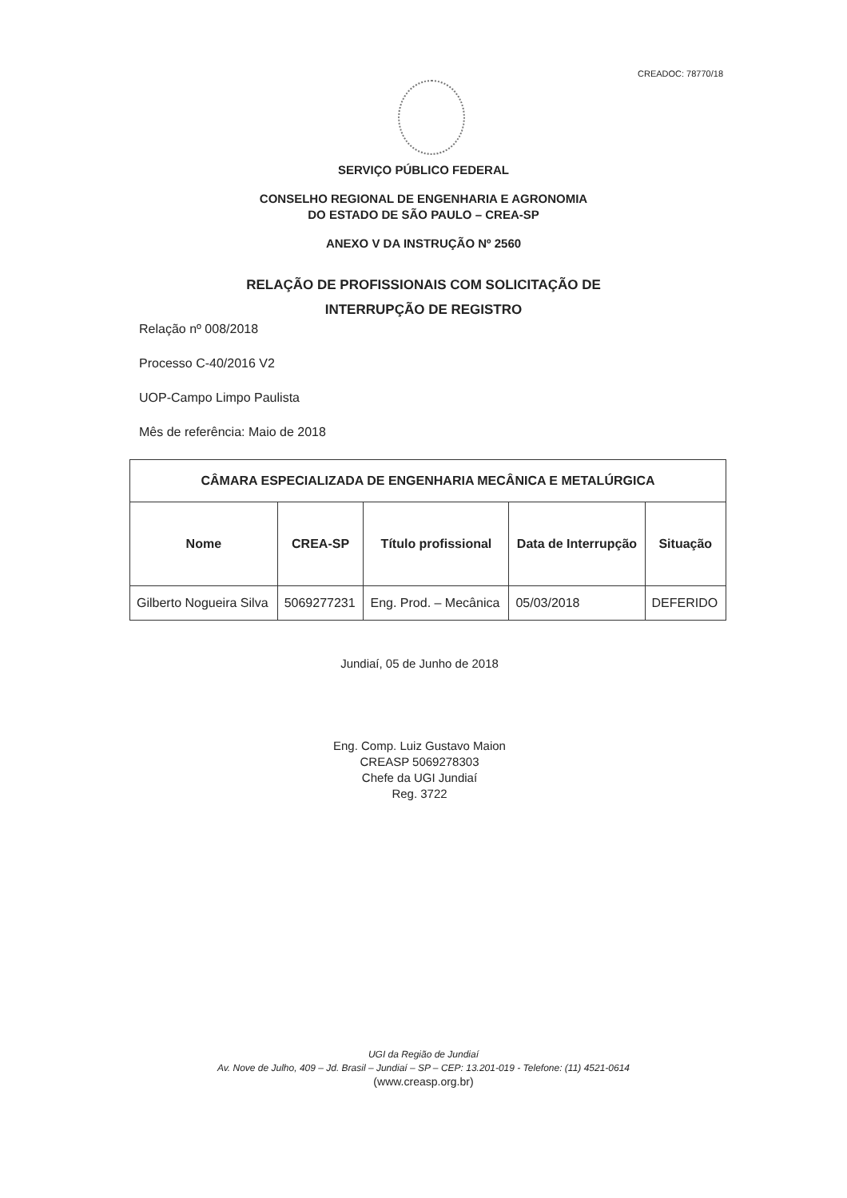CREADOC: 78770/18
SERVIÇO PÚBLICO FEDERAL
CONSELHO REGIONAL DE ENGENHARIA E AGRONOMIA
DO ESTADO DE SÃO PAULO – CREA-SP
ANEXO V DA INSTRUÇÃO Nº 2560
RELAÇÃO DE PROFISSIONAIS COM SOLICITAÇÃO DE
INTERRUPÇÃO DE REGISTRO
Relação nº 008/2018
Processo C-40/2016 V2
UOP-Campo Limpo Paulista
Mês de referência: Maio de 2018
| CÂMARA ESPECIALIZADA DE ENGENHARIA MECÂNICA E METALÚRGICA | | | | |
| --- | --- | --- | --- | --- |
| Nome | CREA-SP | Título profissional | Data de Interrupção | Situação |
| Gilberto Nogueira Silva | 5069277231 | Eng. Prod. – Mecânica | 05/03/2018 | DEFERIDO |
Jundiaí, 05 de Junho de 2018
Eng. Comp. Luiz Gustavo Maion
CREASP 5069278303
Chefe da UGI Jundiaí
Reg. 3722
UGI da Região de Jundiaí
Av. Nove de Julho, 409 – Jd. Brasil – Jundiaí – SP – CEP: 13.201-019 - Telefone: (11) 4521-0614
(www.creasp.org.br)